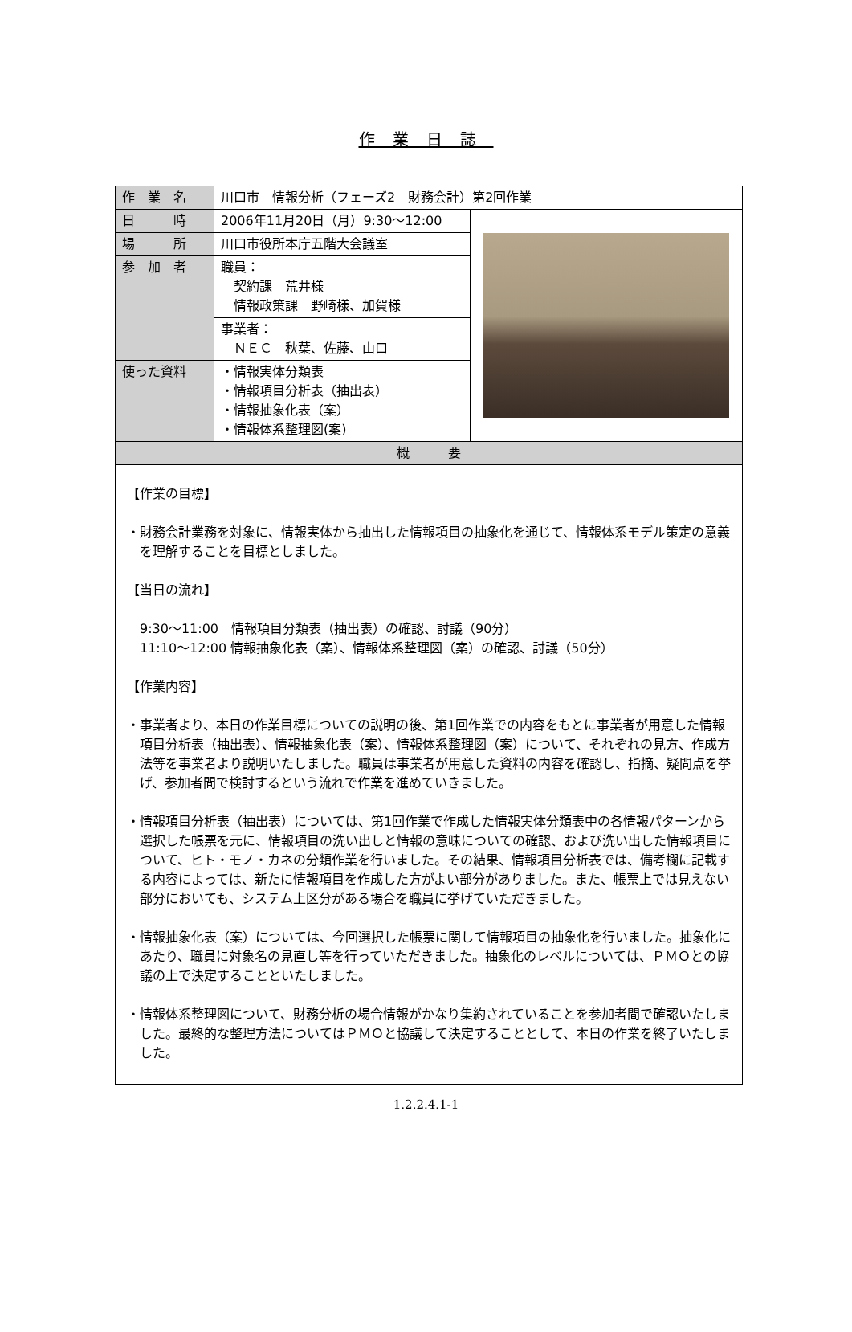作業日誌
| 作 業 名 | 川口市 情報分析（フェーズ2 財務会計）第2回作業 | |
| 日 時 | 2006年11月20日（月）9:30～12:00 | |
| 場 所 | 川口市役所本庁五階大会議室 | |
| 参 加 者 | 職員： 契約課 荒井様 情報政策課 野崎様、加賀様 | |
| | 事業者： ＮＥＣ 秋葉、佐藤、山口 | |
| 使った資料 | ・情報実体分類表 ・情報項目分析表（抽出表） ・情報抽象化表（案） ・情報体系整理図(案) | |
| 概 要 | | |
| 【作業の目標】 ・財務会計業務を対象に、情報実体から抽出した情報項目の抽象化を通じて、情報体系モデル策定の意義を理解することを目標としました。 【当日の流れ】 9:30～11:00 情報項目分類表（抽出表）の確認、討議（90分） 11:10～12:00 情報抽象化表（案）、情報体系整理図（案）の確認、討議（50分） 【作業内容】 ・事業者より、本日の作業目標についての説明の後、第1回作業での内容をもとに事業者が用意した情報項目分析表（抽出表）、情報抽象化表（案）、情報体系整理図（案）について、それぞれの見方、作成方法等を事業者より説明いたしました。職員は事業者が用意した資料の内容を確認し、指摘、疑問点を挙げ、参加者間で検討するという流れで作業を進めていきました。 ・情報項目分析表（抽出表）については、第1回作業で作成した情報実体分類表中の各情報パターンから選択した帳票を元に、情報項目の洗い出しと情報の意味についての確認、および洗い出した情報項目について、ヒト・モノ・カネの分類作業を行いました。その結果、情報項目分析表では、備考欄に記載する内容によっては、新たに情報項目を作成した方がよい部分がありました。また、帳票上では見えない部分においても、システム上区分がある場合を職員に挙げていただきました。 ・情報抽象化表（案）については、今回選択した帳票に関して情報項目の抽象化を行いました。抽象化にあたり、職員に対象名の見直し等を行っていただきました。抽象化のレベルについては、ＰＭＯとの協議の上で決定することといたしました。 ・情報体系整理図について、財務分析の場合情報がかなり集約されていることを参加者間で確認いたしました。最終的な整理方法についてはＰＭＯと協議して決定することとして、本日の作業を終了いたしました。 | | |
1.2.2.4.1-1